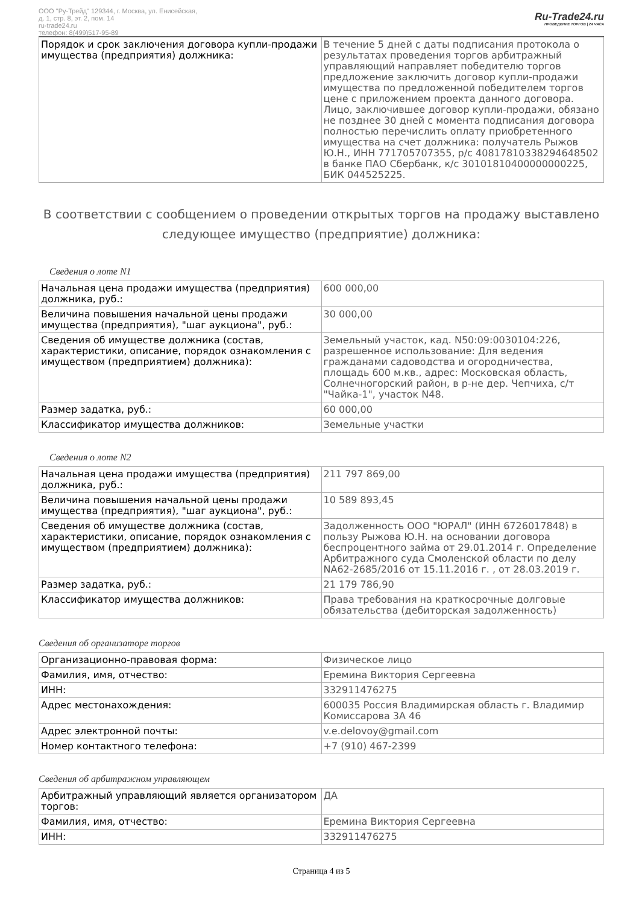ООО "Ру-Трейд" 129344, г. Москва, ул. Енисейская,
д. 1, стр. 8, эт. 2, пом. 14
ru-trade24.ru
телефон: 8(499)517-95-89
Ru-Trade24.ru
ПРОВЕДЕНИЕ ТОРГОВ | 24 ЧАСА
| Порядок и срок заключения договора купли-продажи имущества (предприятия) должника: | В течение 5 дней с даты подписания протокола о результатах проведения торгов арбитражный управляющий направляет победителю торгов предложение заключить договор купли-продажи имущества по предложенной победителем торгов цене с приложением проекта данного договора. Лицо, заключившее договор купли-продажи, обязано не позднее 30 дней с момента подписания договора полностью перечислить оплату приобретенного имущества на счет должника: получатель Рыжов Ю.Н., ИНН 771705707355, р/с 40817810338294648502 в банке ПАО Сбербанк, к/с 30101810400000000225, БИК 044525225. |
В соответствии с сообщением о проведении открытых торгов на продажу выставлено следующее имущество (предприятие) должника:
Сведения о лоте N1
| Начальная цена продажи имущества (предприятия) должника, руб.: | 600 000,00 |
| Величина повышения начальной цены продажи имущества (предприятия), "шаг аукциона", руб.: | 30 000,00 |
| Сведения об имуществе должника (состав, характеристики, описание, порядок ознакомления с имуществом (предприятием) должника): | Земельный участок, кад. N50:09:0030104:226, разрешенное использование: Для ведения гражданами садоводства и огородничества, площадь 600 м.кв., адрес: Московская область, Солнечногорский район, в р-не дер. Чепчиха, с/т "Чайка-1", участок N48. |
| Размер задатка, руб.: | 60 000,00 |
| Классификатор имущества должников: | Земельные участки |
Сведения о лоте N2
| Начальная цена продажи имущества (предприятия) должника, руб.: | 211 797 869,00 |
| Величина повышения начальной цены продажи имущества (предприятия), "шаг аукциона", руб.: | 10 589 893,45 |
| Сведения об имуществе должника (состав, характеристики, описание, порядок ознакомления с имуществом (предприятием) должника): | Задолженность ООО "ЮРАЛ" (ИНН 6726017848) в пользу Рыжова Ю.Н. на основании договора беспроцентного займа от 29.01.2014 г. Определение Арбитражного суда Смоленской области по делу NА62-2685/2016 от 15.11.2016 г. , от 28.03.2019 г. |
| Размер задатка, руб.: | 21 179 786,90 |
| Классификатор имущества должников: | Права требования на краткосрочные долговые обязательства (дебиторская задолженность) |
Сведения об организаторе торгов
| Организационно-правовая форма: | Физическое лицо |
| Фамилия, имя, отчество: | Еремина Виктория Сергеевна |
| ИНН: | 332911476275 |
| Адрес местонахождения: | 600035 Россия Владимирская область г. Владимир Комиссарова 3А 46 |
| Адрес электронной почты: | v.e.delovoy@gmail.com |
| Номер контактного телефона: | +7 (910) 467-2399 |
Сведения об арбитражном управляющем
| Арбитражный управляющий является организатором торгов: | ДА |
| Фамилия, имя, отчество: | Еремина Виктория Сергеевна |
| ИНН: | 332911476275 |
Страница 4 из 5